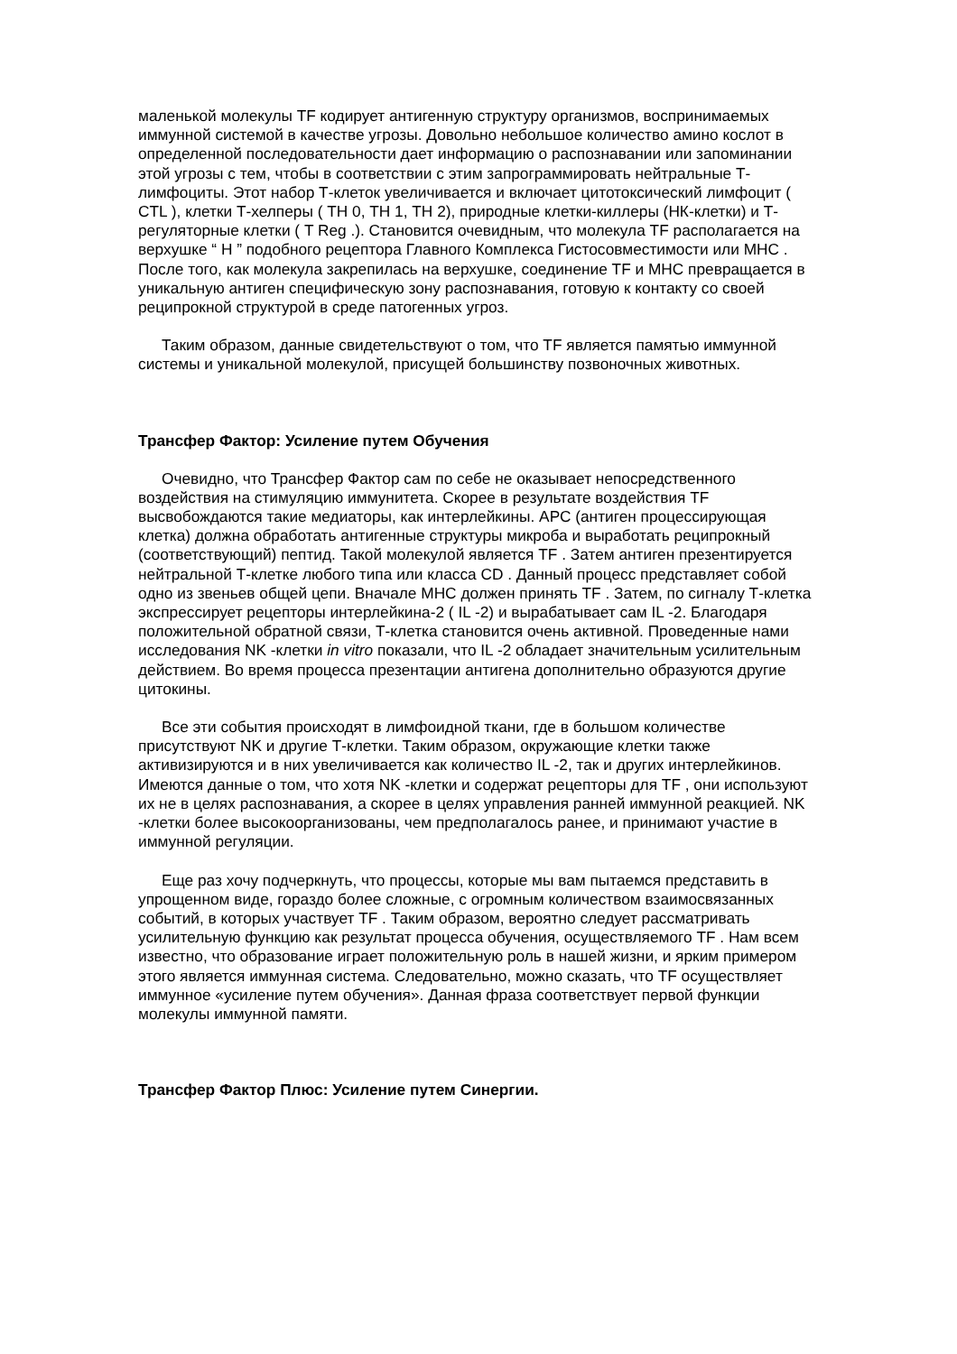маленькой молекулы TF кодирует антигенную структуру организмов, воспринимаемых иммунной системой в качестве угрозы. Довольно небольшое количество амино кослот в определенной последовательности дает информацию о распознавании или запоминании этой угрозы с тем, чтобы в соответствии с этим запрограммировать нейтральные Т-лимфоциты. Этот набор Т-клеток увеличивается и включает цитотоксический лимфоцит ( CTL ), клетки Т-хелперы ( ТН 0, ТН 1, ТН 2), природные клетки-киллеры (НК-клетки) и Т-регуляторные клетки ( T Reg .). Становится очевидным, что молекула TF располагается на верхушке “ Н ” подобного рецептора Главного Комплекса Гистосовместимости или МНС . После того, как молекула закрепилась на верхушке, соединение TF и МНС превращается в уникальную антиген специфическую зону распознавания, готовую к контакту со своей реципрокной структурой в среде патогенных угроз.
Таким образом, данные свидетельствуют о том, что TF является памятью иммунной системы и уникальной молекулой, присущей большинству позвоночных животных.
Трансфер Фактор: Усиление путем Обучения
Очевидно, что Трансфер Фактор сам по себе не оказывает непосредственного воздействия на стимуляцию иммунитета. Скорее в результате воздействия TF высвобождаются такие медиаторы, как интерлейкины. АРС (антиген процессирующая клетка) должна обработать антигенные структуры микроба и выработать реципрокный (соответствующий) пептид. Такой молекулой является TF . Затем антиген презентируется нейтральной Т-клетке любого типа или класса CD . Данный процесс представляет собой одно из звеньев общей цепи. Вначале МНС должен принять TF . Затем, по сигналу Т-клетка экспрессирует рецепторы интерлейкина-2 ( IL -2) и вырабатывает сам IL -2. Благодаря положительной обратной связи, Т-клетка становится очень активной. Проведенные нами исследования NK -клетки in vitro показали, что IL -2 обладает значительным усилительным действием. Во время процесса презентации антигена дополнительно образуются другие цитокины.
Все эти события происходят в лимфоидной ткани, где в большом количестве присутствуют NK и другие Т-клетки. Таким образом, окружающие клетки также активизируются и в них увеличивается как количество IL -2, так и других интерлейкинов. Имеются данные о том, что хотя NK -клетки и содержат рецепторы для TF , они используют их не в целях распознавания, а скорее в целях управления ранней иммунной реакцией. NK -клетки более высокоорганизованы, чем предполагалось ранее, и принимают участие в иммунной регуляции.
Еще раз хочу подчеркнуть, что процессы, которые мы вам пытаемся представить в упрощенном виде, гораздо более сложные, с огромным количеством взаимосвязанных событий, в которых участвует TF . Таким образом, вероятно следует рассматривать усилительную функцию как результат процесса обучения, осуществляемого TF . Нам всем известно, что образование играет положительную роль в нашей жизни, и ярким примером этого является иммунная система. Следовательно, можно сказать, что TF осуществляет иммунное «усиление путем обучения». Данная фраза соответствует первой функции молекулы иммунной памяти.
Трансфер Фактор Плюс: Усиление путем Синергии.